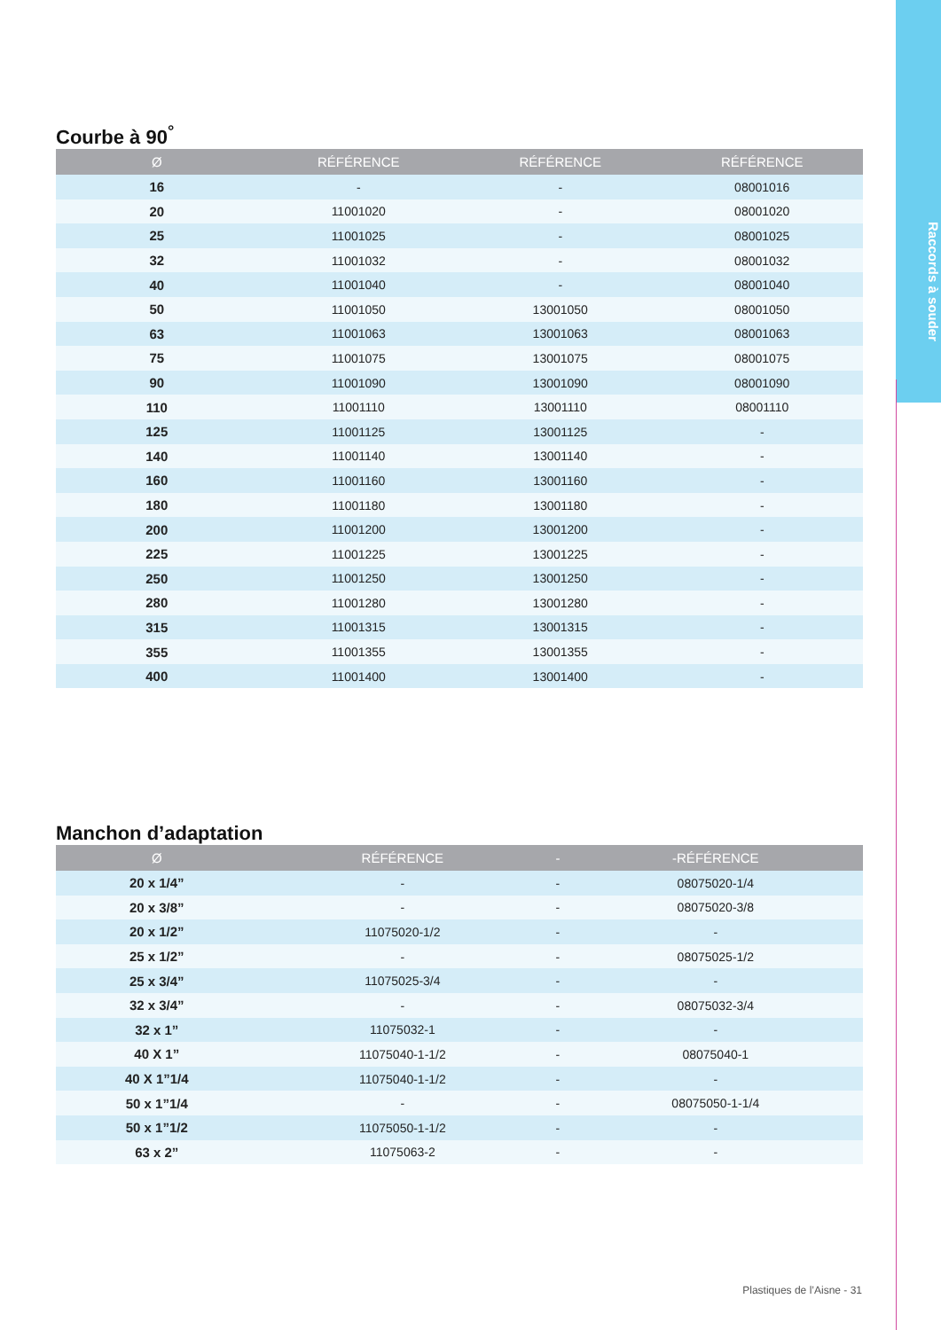Raccords à souder
Courbe à 90<sup>°</sup>
| Ø | RÉFÉRENCE | RÉFÉRENCE | RÉFÉRENCE |
| --- | --- | --- | --- |
| 16 | - | - | 08001016 |
| 20 | 11001020 | - | 08001020 |
| 25 | 11001025 | - | 08001025 |
| 32 | 11001032 | - | 08001032 |
| 40 | 11001040 | - | 08001040 |
| 50 | 11001050 | 13001050 | 08001050 |
| 63 | 11001063 | 13001063 | 08001063 |
| 75 | 11001075 | 13001075 | 08001075 |
| 90 | 11001090 | 13001090 | 08001090 |
| 110 | 11001110 | 13001110 | 08001110 |
| 125 | 11001125 | 13001125 | - |
| 140 | 11001140 | 13001140 | - |
| 160 | 11001160 | 13001160 | - |
| 180 | 11001180 | 13001180 | - |
| 200 | 11001200 | 13001200 | - |
| 225 | 11001225 | 13001225 | - |
| 250 | 11001250 | 13001250 | - |
| 280 | 11001280 | 13001280 | - |
| 315 | 11001315 | 13001315 | - |
| 355 | 11001355 | 13001355 | - |
| 400 | 11001400 | 13001400 | - |
Manchon d’adaptation
| Ø | RÉFÉRENCE | - | -RÉFÉRENCE |
| --- | --- | --- | --- |
| 20 x 1/4” | - | - | 08075020-1/4 |
| 20 x 3/8” | - | - | 08075020-3/8 |
| 20 x 1/2” | 11075020-1/2 | - | - |
| 25 x 1/2” | - | - | 08075025-1/2 |
| 25 x 3/4” | 11075025-3/4 | - | - |
| 32 x 3/4” | - | - | 08075032-3/4 |
| 32 x 1” | 11075032-1 | - | - |
| 40 X 1” | 11075040-1-1/2 | - | 08075040-1 |
| 40 X 1”1/4 | 11075040-1-1/2 | - | - |
| 50 x 1”1/4 | - | - | 08075050-1-1/4 |
| 50 x 1”1/2 | 11075050-1-1/2 | - | - |
| 63 x 2” | 11075063-2 | - | - |
Plastiques de l’Aisne - 31